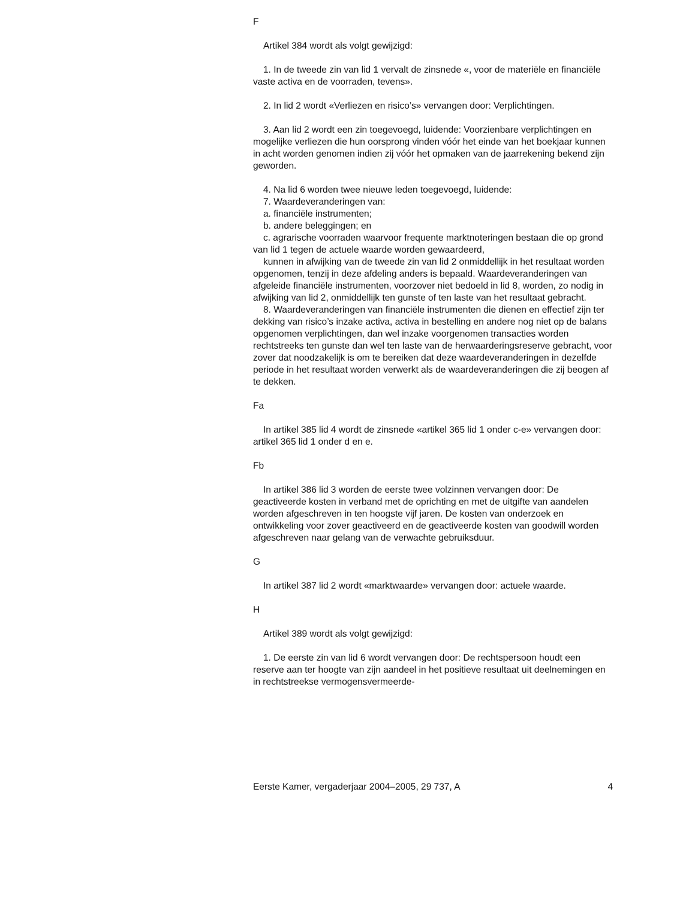F
Artikel 384 wordt als volgt gewijzigd:
1. In de tweede zin van lid 1 vervalt de zinsnede «, voor de materiële en financiële vaste activa en de voorraden, tevens».
2. In lid 2 wordt «Verliezen en risico’s» vervangen door: Verplichtingen.
3. Aan lid 2 wordt een zin toegevoegd, luidende: Voorzienbare verplichtingen en mogelijke verliezen die hun oorsprong vinden vóór het einde van het boekjaar kunnen in acht worden genomen indien zij vóór het opmaken van de jaarrekening bekend zijn geworden.
4. Na lid 6 worden twee nieuwe leden toegevoegd, luidende:
7. Waardeveranderingen van:
a. financiële instrumenten;
b. andere beleggingen; en
c. agrarische voorraden waarvoor frequente marktnoteringen bestaan die op grond van lid 1 tegen de actuele waarde worden gewaardeerd,
kunnen in afwijking van de tweede zin van lid 2 onmiddellijk in het resultaat worden opgenomen, tenzij in deze afdeling anders is bepaald. Waardeveranderingen van afgeleide financiële instrumenten, voorzover niet bedoeld in lid 8, worden, zo nodig in afwijking van lid 2, onmiddellijk ten gunste of ten laste van het resultaat gebracht.
8. Waardeveranderingen van financiële instrumenten die dienen en effectief zijn ter dekking van risico’s inzake activa, activa in bestelling en andere nog niet op de balans opgenomen verplichtingen, dan wel inzake voorgenomen transacties worden rechtstreeks ten gunste dan wel ten laste van de herwaarderingsreserve gebracht, voor zover dat noodzakelijk is om te bereiken dat deze waardeveranderingen in dezelfde periode in het resultaat worden verwerkt als de waardeveranderingen die zij beogen af te dekken.
Fa
In artikel 385 lid 4 wordt de zinsnede «artikel 365 lid 1 onder c-e» vervangen door: artikel 365 lid 1 onder d en e.
Fb
In artikel 386 lid 3 worden de eerste twee volzinnen vervangen door: De geactiveerde kosten in verband met de oprichting en met de uitgifte van aandelen worden afgeschreven in ten hoogste vijf jaren. De kosten van onderzoek en ontwikkeling voor zover geactiveerd en de geactiveerde kosten van goodwill worden afgeschreven naar gelang van de verwachte gebruiksduur.
G
In artikel 387 lid 2 wordt «marktwaarde» vervangen door: actuele waarde.
H
Artikel 389 wordt als volgt gewijzigd:
1. De eerste zin van lid 6 wordt vervangen door: De rechtspersoon houdt een reserve aan ter hoogte van zijn aandeel in het positieve resultaat uit deelnemingen en in rechtstreekse vermogensvermeerde-
Eerste Kamer, vergaderjaar 2004–2005, 29 737, A 4